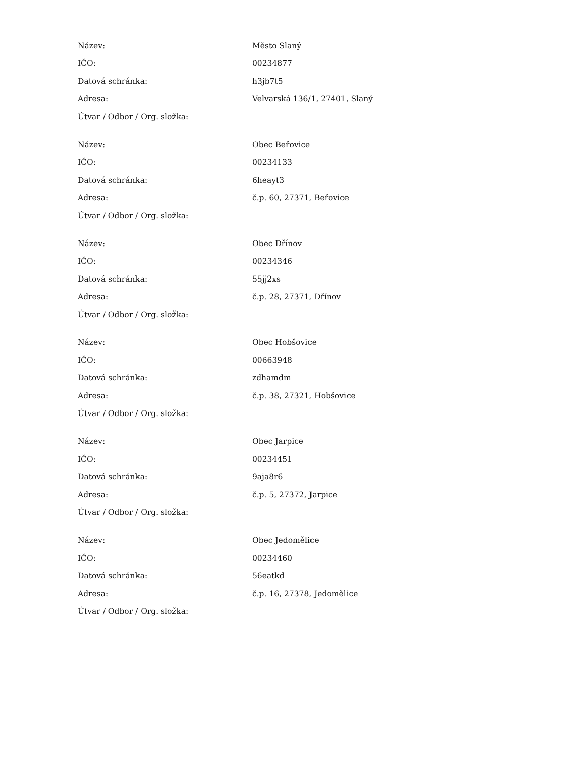| Název: | Město Slaný |
| IČO: | 00234877 |
| Datová schránka: | h3jb7t5 |
| Adresa: | Velvarská 136/1, 27401, Slaný |
| Útvar / Odbor / Org. složka: | |
| Název: | Obec Beřovice |
| IČO: | 00234133 |
| Datová schránka: | 6heayt3 |
| Adresa: | č.p. 60, 27371, Beřovice |
| Útvar / Odbor / Org. složka: | |
| Název: | Obec Dřínov |
| IČO: | 00234346 |
| Datová schránka: | 55jj2xs |
| Adresa: | č.p. 28, 27371, Dřínov |
| Útvar / Odbor / Org. složka: | |
| Název: | Obec Hobšovice |
| IČO: | 00663948 |
| Datová schránka: | zdhamdm |
| Adresa: | č.p. 38, 27321, Hobšovice |
| Útvar / Odbor / Org. složka: | |
| Název: | Obec Jarpice |
| IČO: | 00234451 |
| Datová schránka: | 9aja8r6 |
| Adresa: | č.p. 5, 27372, Jarpice |
| Útvar / Odbor / Org. složka: | |
| Název: | Obec Jedomělice |
| IČO: | 00234460 |
| Datová schránka: | 56eatkd |
| Adresa: | č.p. 16, 27378, Jedomělice |
| Útvar / Odbor / Org. složka: | |